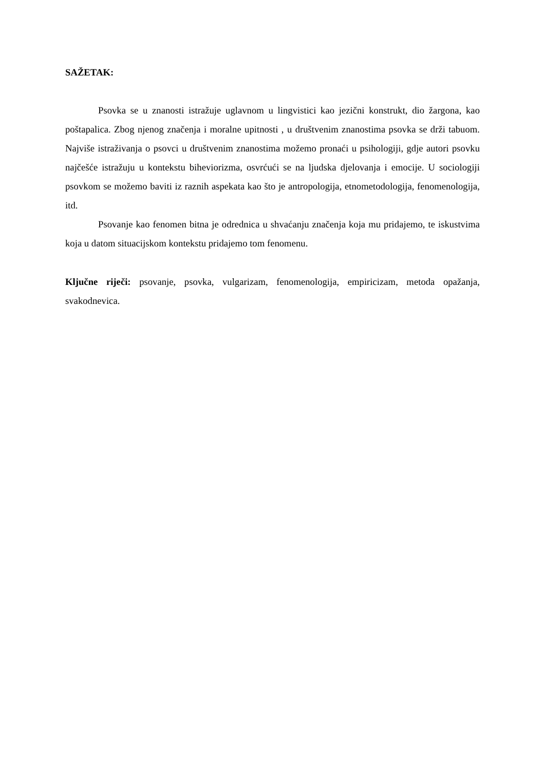SAŽETAK:
Psovka se u znanosti istražuje uglavnom u lingvistici kao jezični konstrukt, dio žargona, kao poštapalica. Zbog njenog značenja i moralne upitnosti , u društvenim znanostima psovka se drži tabuom. Najviše istraživanja o psovci u društvenim znanostima možemo pronaći u psihologiji, gdje autori psovku najčešće istražuju u kontekstu biheviorizma, osvrćući se na ljudska djelovanja i emocije. U sociologiji psovkom se možemo baviti iz raznih aspekata kao što je antropologija, etnometodologija, fenomenologija, itd.
Psovanje kao fenomen bitna je odrednica u shvaćanju značenja koja mu pridajemo, te iskustvima koja u datom situacijskom kontekstu pridajemo tom fenomenu.
Ključne riječi: psovanje, psovka, vulgarizam, fenomenologija, empiricizam, metoda opažanja, svakodnevica.